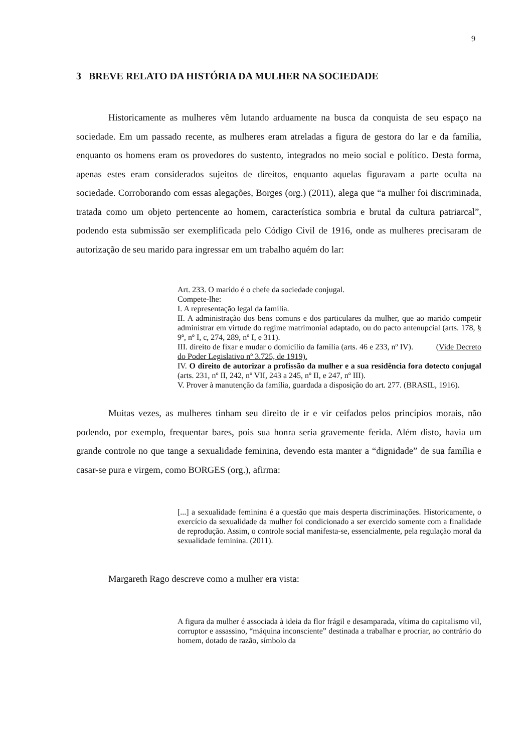9
3 BREVE RELATO DA HISTÓRIA DA MULHER NA SOCIEDADE
Historicamente as mulheres vêm lutando arduamente na busca da conquista de seu espaço na sociedade. Em um passado recente, as mulheres eram atreladas a figura de gestora do lar e da família, enquanto os homens eram os provedores do sustento, integrados no meio social e político. Desta forma, apenas estes eram considerados sujeitos de direitos, enquanto aquelas figuravam a parte oculta na sociedade. Corroborando com essas alegações, Borges (org.) (2011), alega que “a mulher foi discriminada, tratada como um objeto pertencente ao homem, característica sombria e brutal da cultura patriarcal”, podendo esta submissão ser exemplificada pelo Código Civil de 1916, onde as mulheres precisaram de autorização de seu marido para ingressar em um trabalho aquém do lar:
Art. 233. O marido é o chefe da sociedade conjugal.
Compete-lhe:
I. A representação legal da família.
II. A administração dos bens comuns e dos particulares da mulher, que ao marido competir administrar em virtude do regime matrimonial adaptado, ou do pacto antenupcial (arts. 178, § 9º, nº I, c, 274, 289, nº I, e 311).
III. direito de fixar e mudar o domicílio da família (arts. 46 e 233, nº IV). (Vide Decreto do Poder Legislativo nº 3.725, de 1919).
IV. O direito de autorizar a profissão da mulher e a sua residência fora dotecto conjugal (arts. 231, nº II, 242, nº VII, 243 a 245, nº II, e 247, nº III).
V. Prover à manutenção da família, guardada a disposição do art. 277. (BRASIL, 1916).
Muitas vezes, as mulheres tinham seu direito de ir e vir ceifados pelos princípios morais, não podendo, por exemplo, frequentar bares, pois sua honra seria gravemente ferida. Além disto, havia um grande controle no que tange a sexualidade feminina, devendo esta manter a “dignidade” de sua família e casar-se pura e virgem, como BORGES (org.), afirma:
[...] a sexualidade feminina é a questão que mais desperta discriminações. Historicamente, o exercício da sexualidade da mulher foi condicionado a ser exercido somente com a finalidade de reprodução. Assim, o controle social manifesta-se, essencialmente, pela regulação moral da sexualidade feminina. (2011).
Margareth Rago descreve como a mulher era vista:
A figura da mulher é associada à ideia da flor frágil e desamparada, vítima do capitalismo vil, corruptor e assassino, “máquina inconsciente” destinada a trabalhar e procriar, ao contrário do homem, dotado de razão, símbolo da